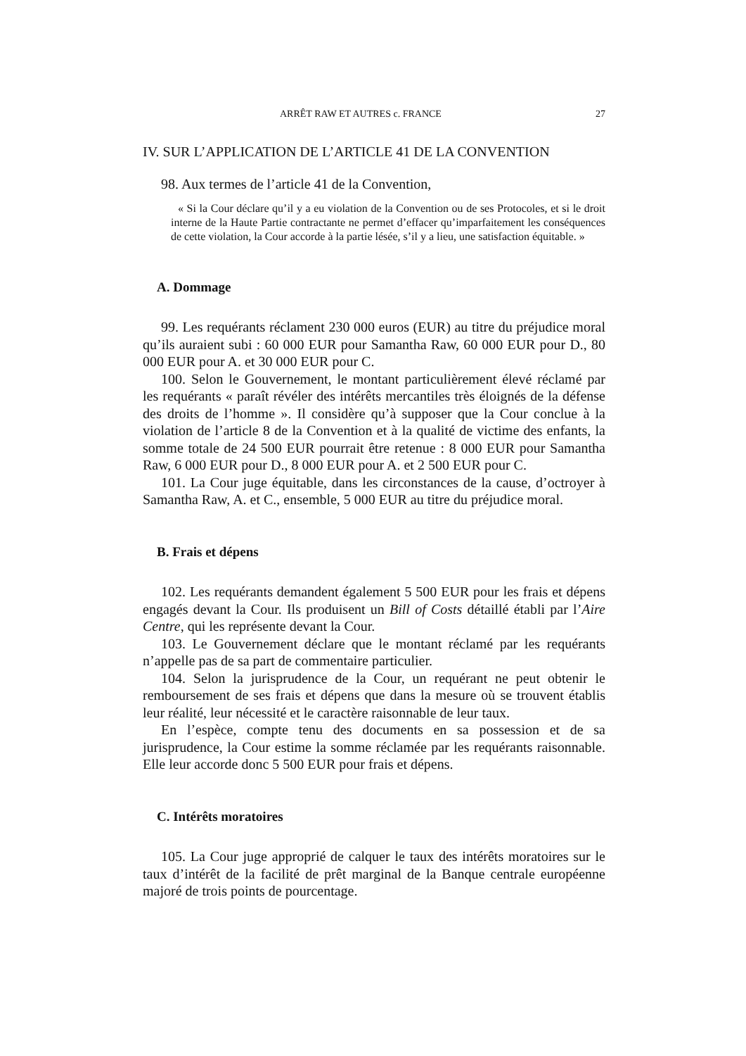ARRÊT RAW ET AUTRES c. FRANCE 27
IV. SUR L’APPLICATION DE L’ARTICLE 41 DE LA CONVENTION
98. Aux termes de l’article 41 de la Convention,
« Si la Cour déclare qu’il y a eu violation de la Convention ou de ses Protocoles, et si le droit interne de la Haute Partie contractante ne permet d’effacer qu’imparfaitement les conséquences de cette violation, la Cour accorde à la partie lésée, s’il y a lieu, une satisfaction équitable. »
A. Dommage
99. Les requérants réclament 230 000 euros (EUR) au titre du préjudice moral qu’ils auraient subi : 60 000 EUR pour Samantha Raw, 60 000 EUR pour D., 80 000 EUR pour A. et 30 000 EUR pour C.
100. Selon le Gouvernement, le montant particulièrement élevé réclamé par les requérants « paraît révéler des intérêts mercantiles très éloignés de la défense des droits de l’homme ». Il considère qu’à supposer que la Cour conclue à la violation de l’article 8 de la Convention et à la qualité de victime des enfants, la somme totale de 24 500 EUR pourrait être retenue : 8 000 EUR pour Samantha Raw, 6 000 EUR pour D., 8 000 EUR pour A. et 2 500 EUR pour C.
101. La Cour juge équitable, dans les circonstances de la cause, d’octroyer à Samantha Raw, A. et C., ensemble, 5 000 EUR au titre du préjudice moral.
B. Frais et dépens
102. Les requérants demandent également 5 500 EUR pour les frais et dépens engagés devant la Cour. Ils produisent un Bill of Costs détaillé établi par l’Aire Centre, qui les représente devant la Cour.
103. Le Gouvernement déclare que le montant réclamé par les requérants n’appelle pas de sa part de commentaire particulier.
104. Selon la jurisprudence de la Cour, un requérant ne peut obtenir le remboursement de ses frais et dépens que dans la mesure où se trouvent établis leur réalité, leur nécessité et le caractère raisonnable de leur taux.
En l’espèce, compte tenu des documents en sa possession et de sa jurisprudence, la Cour estime la somme réclamée par les requérants raisonnable. Elle leur accorde donc 5 500 EUR pour frais et dépens.
C. Intérêts moratoires
105. La Cour juge approprié de calquer le taux des intérêts moratoires sur le taux d’intérêt de la facilité de prêt marginal de la Banque centrale européenne majoré de trois points de pourcentage.